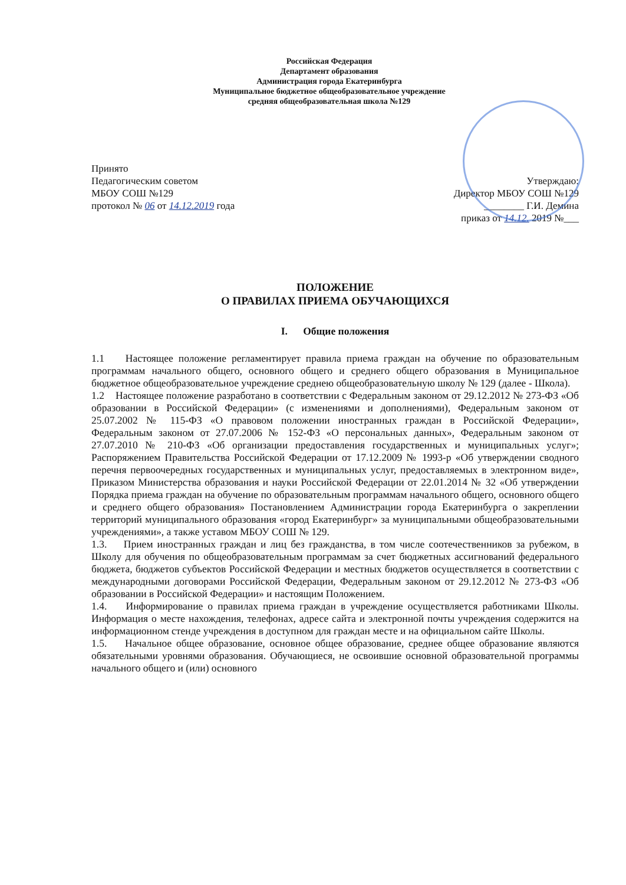Российская Федерация
Департамент образования
Администрация города Екатеринбурга
Муниципальное бюджетное общеобразовательное учреждение
средняя общеобразовательная школа №129
Принято
Педагогическим советом
МБОУ СОШ №129
протокол № 06 от 14.12.2019 года
Утверждаю:
Директор МБОУ СОШ №129
________ Г.И. Демина
приказ от 14.12. 2019 №___
ПОЛОЖЕНИЕ
О ПРАВИЛАХ ПРИЕМА ОБУЧАЮЩИХСЯ
I. Общие положения
1.1 Настоящее положение регламентирует правила приема граждан на обучение по образовательным программам начального общего, основного общего и среднего общего образования в Муниципальное бюджетное общеобразовательное учреждение среднею общеобразовательную школу № 129 (далее - Школа).
1.2 Настоящее положение разработано в соответствии с Федеральным законом от 29.12.2012 № 273-ФЗ «Об образовании в Российской Федерации» (с изменениями и дополнениями), Федеральным законом от 25.07.2002 № 115-ФЗ «О правовом положении иностранных граждан в Российской Федерации», Федеральным законом от 27.07.2006 № 152-ФЗ «О персональных данных», Федеральным законом от 27.07.2010 № 210-ФЗ «Об организации предоставления государственных и муниципальных услуг»; Распоряжением Правительства Российской Федерации от 17.12.2009 № 1993-р «Об утверждении сводного перечня первоочередных государственных и муниципальных услуг, предоставляемых в электронном виде», Приказом Министерства образования и науки Российской Федерации от 22.01.2014 № 32 «Об утверждении Порядка приема граждан на обучение по образовательным программам начального общего, основного общего и среднего общего образования» Постановлением Администрации города Екатеринбурга о закреплении территорий муниципального образования «город Екатеринбург» за муниципальными общеобразовательными учреждениями», а также уставом МБОУ СОШ № 129.
1.3. Прием иностранных граждан и лиц без гражданства, в том числе соотечественников за рубежом, в Школу для обучения по общеобразовательным программам за счет бюджетных ассигнований федерального бюджета, бюджетов субъектов Российской Федерации и местных бюджетов осуществляется в соответствии с международными договорами Российской Федерации, Федеральным законом от 29.12.2012 № 273-ФЗ «Об образовании в Российской Федерации» и настоящим Положением.
1.4. Информирование о правилах приема граждан в учреждение осуществляется работниками Школы. Информация о месте нахождения, телефонах, адресе сайта и электронной почты учреждения содержится на информационном стенде учреждения в доступном для граждан месте и на официальном сайте Школы.
1.5. Начальное общее образование, основное общее образование, среднее общее образование являются обязательными уровнями образования. Обучающиеся, не освоившие основной образовательной программы начального общего и (или) основного